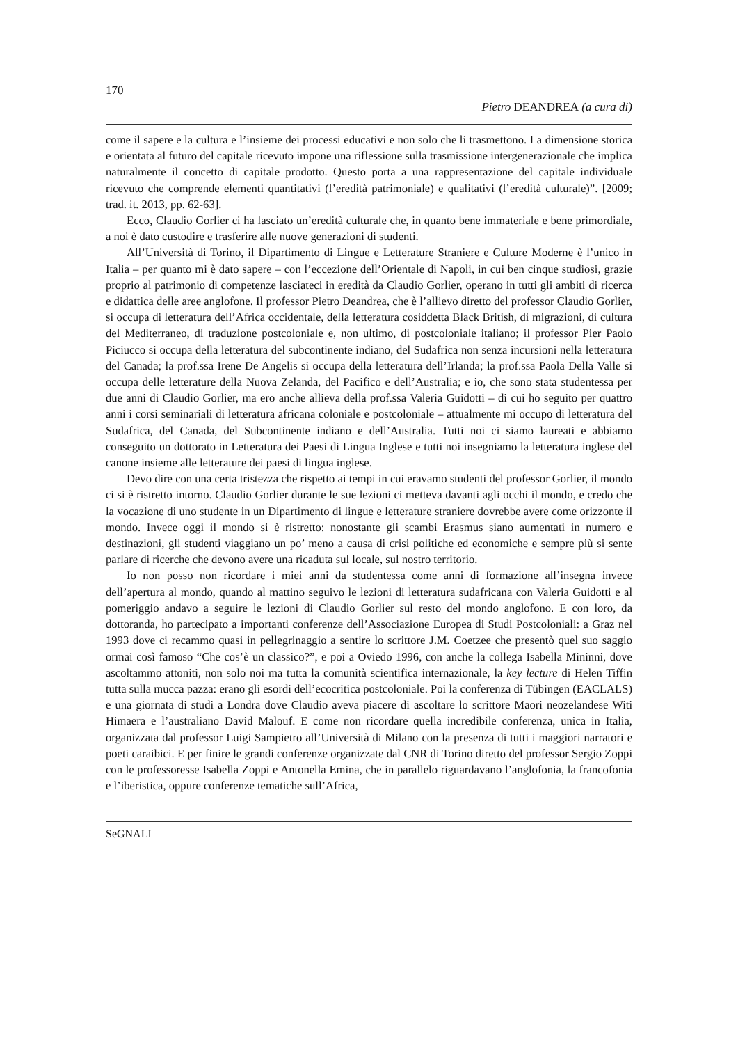170
Pietro DEANDREA (a cura di)
come il sapere e la cultura e l’insieme dei processi educativi e non solo che li trasmettono. La dimensione storica e orientata al futuro del capitale ricevuto impone una riflessione sulla trasmissione intergenerazionale che implica naturalmente il concetto di capitale prodotto. Questo porta a una rappresentazione del capitale individuale ricevuto che comprende elementi quantitativi (l’eredità patrimoniale) e qualitativi (l’eredità culturale)”. [2009; trad. it. 2013, pp. 62-63].
Ecco, Claudio Gorlier ci ha lasciato un’eredità culturale che, in quanto bene immateriale e bene primordiale, a noi è dato custodire e trasferire alle nuove generazioni di studenti.
All’Università di Torino, il Dipartimento di Lingue e Letterature Straniere e Culture Moderne è l’unico in Italia – per quanto mi è dato sapere – con l’eccezione dell’Orientale di Napoli, in cui ben cinque studiosi, grazie proprio al patrimonio di competenze lasciateci in eredità da Claudio Gorlier, operano in tutti gli ambiti di ricerca e didattica delle aree anglofone. Il professor Pietro Deandrea, che è l’allievo diretto del professor Claudio Gorlier, si occupa di letteratura dell’Africa occidentale, della letteratura cosiddetta Black British, di migrazioni, di cultura del Mediterraneo, di traduzione postcoloniale e, non ultimo, di postcoloniale italiano; il professor Pier Paolo Piciucco si occupa della letteratura del subcontinente indiano, del Sudafrica non senza incursioni nella letteratura del Canada; la prof.ssa Irene De Angelis si occupa della letteratura dell’Irlanda; la prof.ssa Paola Della Valle si occupa delle letterature della Nuova Zelanda, del Pacifico e dell’Australia; e io, che sono stata studentessa per due anni di Claudio Gorlier, ma ero anche allieva della prof.ssa Valeria Guidotti – di cui ho seguito per quattro anni i corsi seminariali di letteratura africana coloniale e postcoloniale – attualmente mi occupo di letteratura del Sudafrica, del Canada, del Subcontinente indiano e dell’Australia. Tutti noi ci siamo laureati e abbiamo conseguito un dottorato in Letteratura dei Paesi di Lingua Inglese e tutti noi insegniamo la letteratura inglese del canone insieme alle letterature dei paesi di lingua inglese.
Devo dire con una certa tristezza che rispetto ai tempi in cui eravamo studenti del professor Gorlier, il mondo ci si è ristretto intorno. Claudio Gorlier durante le sue lezioni ci metteva davanti agli occhi il mondo, e credo che la vocazione di uno studente in un Dipartimento di lingue e letterature straniere dovrebbe avere come orizzonte il mondo. Invece oggi il mondo si è ristretto: nonostante gli scambi Erasmus siano aumentati in numero e destinazioni, gli studenti viaggiano un po’ meno a causa di crisi politiche ed economiche e sempre più si sente parlare di ricerche che devono avere una ricaduta sul locale, sul nostro territorio.
Io non posso non ricordare i miei anni da studentessa come anni di formazione all’insegna invece dell’apertura al mondo, quando al mattino seguivo le lezioni di letteratura sudafricana con Valeria Guidotti e al pomeriggio andavo a seguire le lezioni di Claudio Gorlier sul resto del mondo anglofono. E con loro, da dottoranda, ho partecipato a importanti conferenze dell’Associazione Europea di Studi Postcoloniali: a Graz nel 1993 dove ci recammo quasi in pellegrinaggio a sentire lo scrittore J.M. Coetzee che presentò quel suo saggio ormai così famoso “Che cos’è un classico?”, e poi a Oviedo 1996, con anche la collega Isabella Mininni, dove ascoltammo attoniti, non solo noi ma tutta la comunità scientifica internazionale, la key lecture di Helen Tiffin tutta sulla mucca pazza: erano gli esordi dell’ecocritica postcoloniale. Poi la conferenza di Tübingen (EACLALS) e una giornata di studi a Londra dove Claudio aveva piacere di ascoltare lo scrittore Maori neozelandese Witi Himaera e l’australiano David Malouf. E come non ricordare quella incredibile conferenza, unica in Italia, organizzata dal professor Luigi Sampietro all’Università di Milano con la presenza di tutti i maggiori narratori e poeti caraibici. E per finire le grandi conferenze organizzate dal CNR di Torino diretto del professor Sergio Zoppi con le professoresse Isabella Zoppi e Antonella Emina, che in parallelo riguardavano l’anglofonia, la francofonia e l’iberistica, oppure conferenze tematiche sull’Africa,
SeGNALI